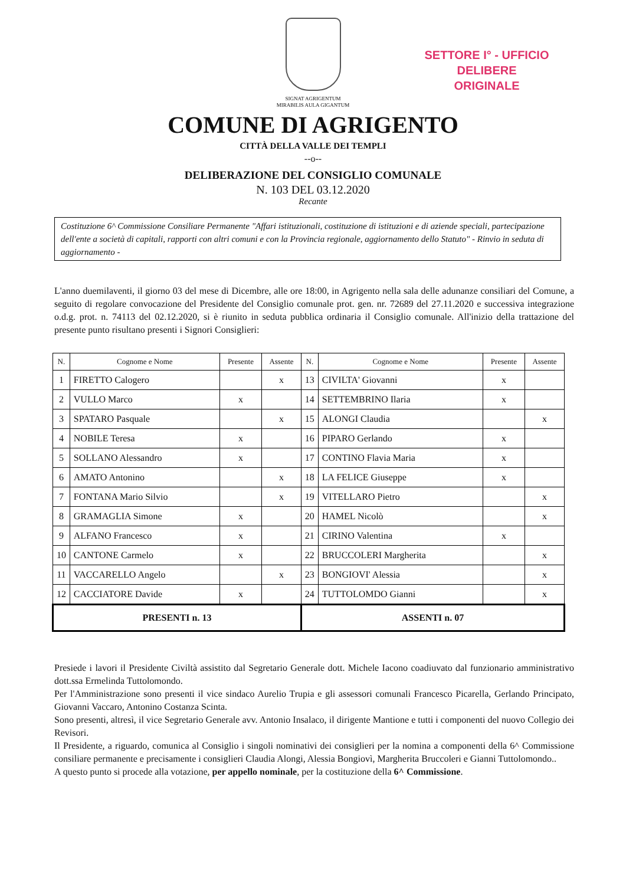SETTORE I° - UFFICIO DELIBERE
ORIGINALE
SIGNAT AGRIGENTUM
MIRABILIS AULA GIGANTUM
COMUNE DI AGRIGENTO
CITTÀ DELLA VALLE DEI TEMPLI
--o--
DELIBERAZIONE DEL CONSIGLIO COMUNALE
N. 103 DEL 03.12.2020
Recante
Costituzione 6^ Commissione Consiliare Permanente "Affari istituzionali, costituzione di istituzioni e di aziende speciali, partecipazione dell'ente a società di capitali, rapporti con altri comuni e con la Provincia regionale, aggiornamento dello Statuto" - Rinvio in seduta di aggiornamento -
L'anno duemilaventi, il giorno 03 del mese di Dicembre, alle ore 18:00, in Agrigento nella sala delle adunanze consiliari del Comune, a seguito di regolare convocazione del Presidente del Consiglio comunale prot. gen. nr. 72689 del 27.11.2020 e successiva integrazione o.d.g. prot. n. 74113 del 02.12.2020, si è riunito in seduta pubblica ordinaria il Consiglio comunale. All'inizio della trattazione del presente punto risultano presenti i Signori Consiglieri:
| N. | Cognome e Nome | Presente | Assente | N. | Cognome e Nome | Presente | Assente |
| --- | --- | --- | --- | --- | --- | --- | --- |
| 1 | FIRETTO Calogero | | x | 13 | CIVILTA' Giovanni | x | |
| 2 | VULLO Marco | x | | 14 | SETTEMBRINO Ilaria | x | |
| 3 | SPATARO Pasquale | | x | 15 | ALONGI Claudia | | x |
| 4 | NOBILE Teresa | x | | 16 | PIPARO Gerlando | x | |
| 5 | SOLLANO Alessandro | x | | 17 | CONTINO Flavia Maria | x | |
| 6 | AMATO Antonino | | x | 18 | LA FELICE Giuseppe | x | |
| 7 | FONTANA Mario Silvio | | x | 19 | VITELLARO Pietro | | x |
| 8 | GRAMAGLIA Simone | x | | 20 | HAMEL Nicolò | | x |
| 9 | ALFANO Francesco | x | | 21 | CIRINO Valentina | x | |
| 10 | CANTONE Carmelo | x | | 22 | BRUCCOLERI Margherita | | x |
| 11 | VACCARELLO Angelo | | x | 23 | BONGIOVI' Alessia | | x |
| 12 | CACCIATORE Davide | x | | 24 | TUTTOLOMDO Gianni | | x |
| PRESENTI n. 13 | | | | ASSENTI n. 07 | | | |
Presiede i lavori il Presidente Civiltà assistito dal Segretario Generale dott. Michele Iacono coadiuvato dal funzionario amministrativo dott.ssa Ermelinda Tuttolomondo.
Per l'Amministrazione sono presenti il vice sindaco Aurelio Trupia e gli assessori comunali Francesco Picarella, Gerlando Principato, Giovanni Vaccaro, Antonino Costanza Scinta.
Sono presenti, altresì, il vice Segretario Generale avv. Antonio Insalaco, il dirigente Mantione e tutti i componenti del nuovo Collegio dei Revisori.
Il Presidente, a riguardo, comunica al Consiglio i singoli nominativi dei consiglieri per la nomina a componenti della 6^ Commissione consiliare permanente e precisamente i consiglieri Claudia Alongi, Alessia Bongiovì, Margherita Bruccoleri e Gianni Tuttolomondo..
A questo punto si procede alla votazione, per appello nominale, per la costituzione della 6^ Commissione.